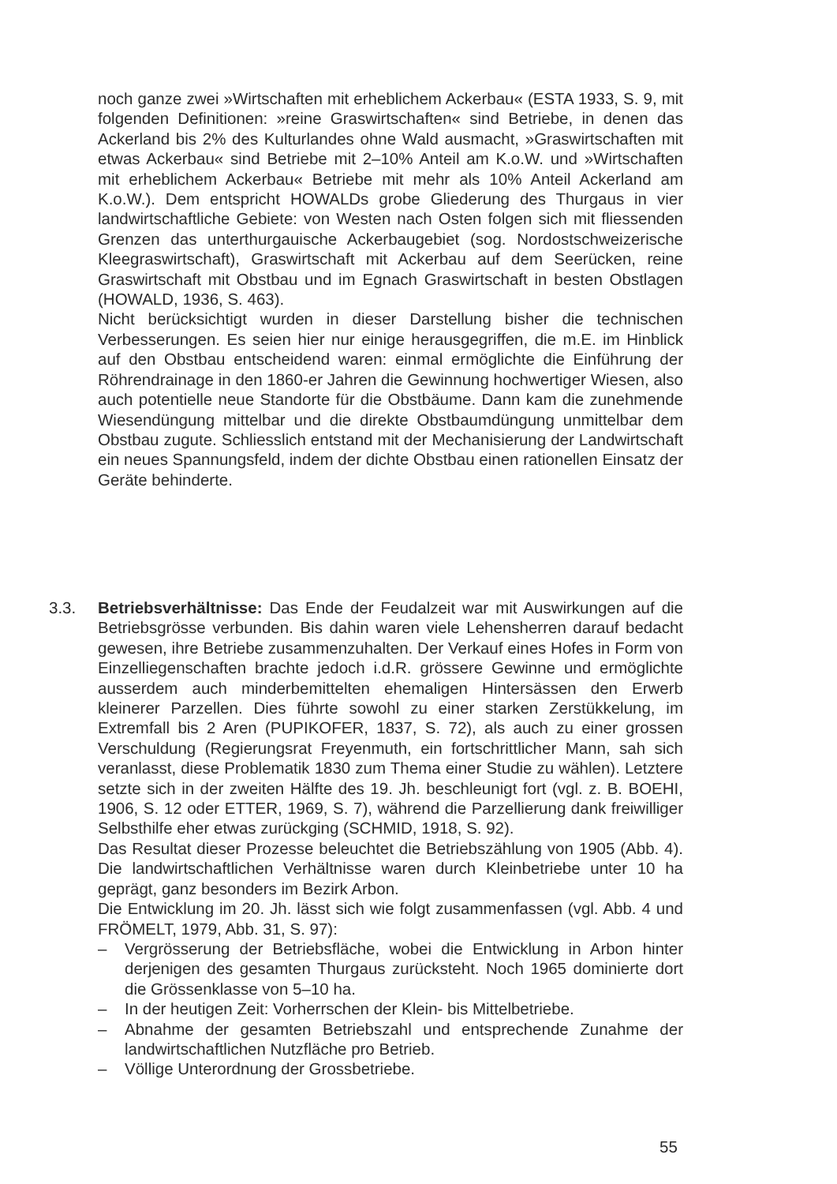noch ganze zwei »Wirtschaften mit erheblichem Ackerbau« (ESTA 1933, S. 9, mit folgenden Definitionen: »reine Graswirtschaften« sind Betriebe, in denen das Ackerland bis 2% des Kulturlandes ohne Wald ausmacht, »Graswirtschaften mit etwas Ackerbau« sind Betriebe mit 2–10% Anteil am K.o.W. und »Wirtschaften mit erheblichem Ackerbau« Betriebe mit mehr als 10% Anteil Ackerland am K.o.W.). Dem entspricht HOWALDs grobe Gliederung des Thurgaus in vier landwirtschaftliche Gebiete: von Westen nach Osten folgen sich mit fliessenden Grenzen das unterthurgauische Ackerbaugebiet (sog. Nordostschweizerische Kleegraswirtschaft), Graswirtschaft mit Ackerbau auf dem Seerücken, reine Graswirtschaft mit Obstbau und im Egnach Graswirtschaft in besten Obstlagen (HOWALD, 1936, S. 463).
Nicht berücksichtigt wurden in dieser Darstellung bisher die technischen Verbesserungen. Es seien hier nur einige herausgegriffen, die m.E. im Hinblick auf den Obstbau entscheidend waren: einmal ermöglichte die Einführung der Röhrendrainage in den 1860-er Jahren die Gewinnung hochwertiger Wiesen, also auch potentielle neue Standorte für die Obstbäume. Dann kam die zunehmende Wiesendüngung mittelbar und die direkte Obstbaumdüngung unmittelbar dem Obstbau zugute. Schliesslich entstand mit der Mechanisierung der Landwirtschaft ein neues Spannungsfeld, indem der dichte Obstbau einen rationellen Einsatz der Geräte behinderte.
3.3. Betriebsverhältnisse: Das Ende der Feudalzeit war mit Auswirkungen auf die Betriebsgrösse verbunden. Bis dahin waren viele Lehensherren darauf bedacht gewesen, ihre Betriebe zusammenzuhalten. Der Verkauf eines Hofes in Form von Einzelliegenschaften brachte jedoch i.d.R. grössere Gewinne und ermöglichte ausserdem auch minderbemittelten ehemaligen Hintersässen den Erwerb kleinerer Parzellen. Dies führte sowohl zu einer starken Zerstükkelung, im Extremfall bis 2 Aren (PUPIKOFER, 1837, S. 72), als auch zu einer grossen Verschuldung (Regierungsrat Freyenmuth, ein fortschrittlicher Mann, sah sich veranlasst, diese Problematik 1830 zum Thema einer Studie zu wählen). Letztere setzte sich in der zweiten Hälfte des 19. Jh. beschleunigt fort (vgl. z. B. BOEHI, 1906, S. 12 oder ETTER, 1969, S. 7), während die Parzellierung dank freiwilliger Selbsthilfe eher etwas zurückging (SCHMID, 1918, S. 92).
Das Resultat dieser Prozesse beleuchtet die Betriebszählung von 1905 (Abb. 4). Die landwirtschaftlichen Verhältnisse waren durch Kleinbetriebe unter 10 ha geprägt, ganz besonders im Bezirk Arbon.
Die Entwicklung im 20. Jh. lässt sich wie folgt zusammenfassen (vgl. Abb. 4 und FRÖMELT, 1979, Abb. 31, S. 97):
– Vergrösserung der Betriebsfläche, wobei die Entwicklung in Arbon hinter derjenigen des gesamten Thurgaus zurücksteht. Noch 1965 dominierte dort die Grössenklasse von 5–10 ha.
– In der heutigen Zeit: Vorherrschen der Klein- bis Mittelbetriebe.
– Abnahme der gesamten Betriebszahl und entsprechende Zunahme der landwirtschaftlichen Nutzfläche pro Betrieb.
– Völlige Unterordnung der Grossbetriebe.
55